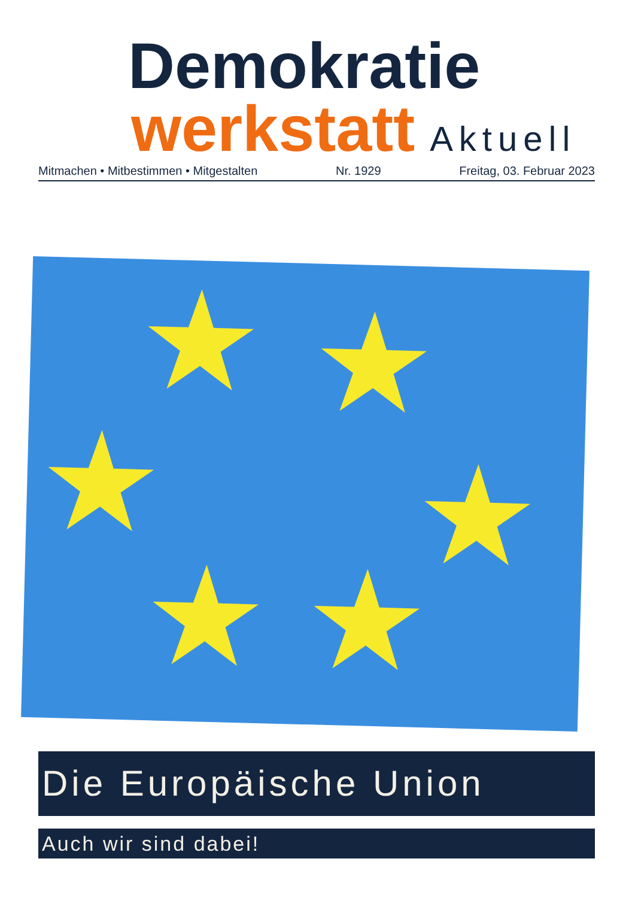Demokratie
werkstatt Aktuell
Mitmachen • Mitbestimmen • Mitgestalten Nr. 1929 Freitag, 03. Februar 2023
★ ★
★ ★
★ ★
Die Europäische Union
Auch wir sind dabei!